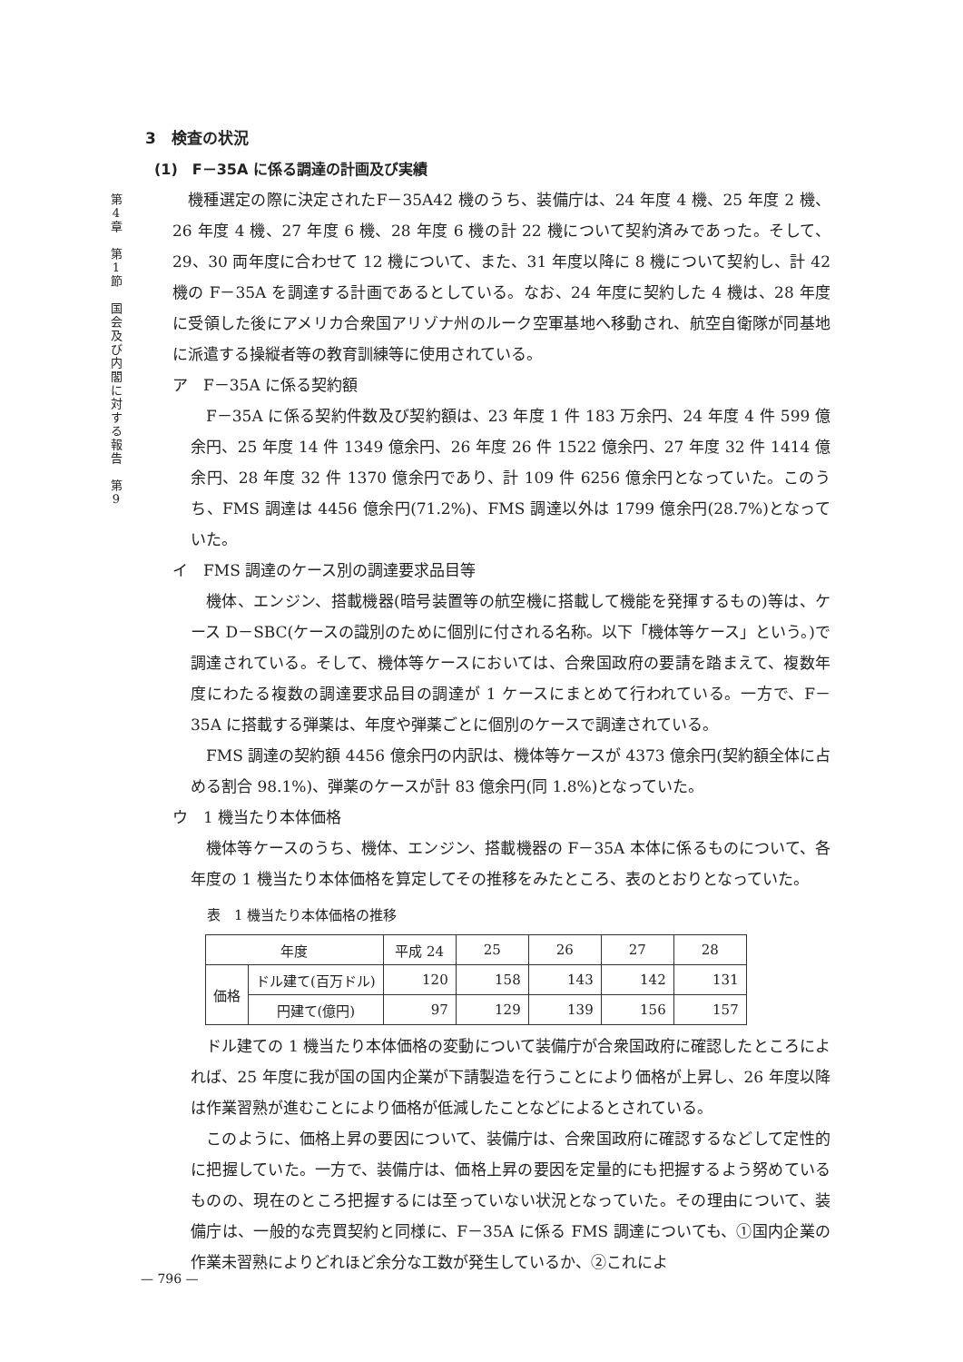第
4
章
第
1
節
国
会
及
び
内
閣
に
対
す
る
報
告
第
9
3　検査の状況
(1)　F－35A に係る調達の計画及び実績
機種選定の際に決定されたF－35A42 機のうち、装備庁は、24 年度 4 機、25 年度 2 機、26 年度 4 機、27 年度 6 機、28 年度 6 機の計 22 機について契約済みであった。そして、29、30 両年度に合わせて 12 機について、また、31 年度以降に 8 機について契約し、計 42 機の F－35A を調達する計画であるとしている。なお、24 年度に契約した 4 機は、28 年度に受領した後にアメリカ合衆国アリゾナ州のルーク空軍基地へ移動され、航空自衛隊が同基地に派遣する操縦者等の教育訓練等に使用されている。
ア　F－35A に係る契約額
F－35A に係る契約件数及び契約額は、23 年度 1 件 183 万余円、24 年度 4 件 599 億余円、25 年度 14 件 1349 億余円、26 年度 26 件 1522 億余円、27 年度 32 件 1414 億余円、28 年度 32 件 1370 億余円であり、計 109 件 6256 億余円となっていた。このうち、FMS 調達は 4456 億余円(71.2%)、FMS 調達以外は 1799 億余円(28.7%)となっていた。
イ　FMS 調達のケース別の調達要求品目等
機体、エンジン、搭載機器(暗号装置等の航空機に搭載して機能を発揮するもの)等は、ケース D－SBC(ケースの識別のために個別に付される名称。以下「機体等ケース」という。)で調達されている。そして、機体等ケースにおいては、合衆国政府の要請を踏まえて、複数年度にわたる複数の調達要求品目の調達が 1 ケースにまとめて行われている。一方で、F－35A に搭載する弾薬は、年度や弾薬ごとに個別のケースで調達されている。
FMS 調達の契約額 4456 億余円の内訳は、機体等ケースが 4373 億余円(契約額全体に占める割合 98.1%)、弾薬のケースが計 83 億余円(同 1.8%)となっていた。
ウ　1 機当たり本体価格
機体等ケースのうち、機体、エンジン、搭載機器の F－35A 本体に係るものについて、各年度の 1 機当たり本体価格を算定してその推移をみたところ、表のとおりとなっていた。
表　1 機当たり本体価格の推移
| 年度 | | 平成 24 | 25 | 26 | 27 | 28 |
| --- | --- | --- | --- | --- | --- | --- |
| 価格 | ドル建て(百万ドル) | 120 | 158 | 143 | 142 | 131 |
| | 円建て(億円) | 97 | 129 | 139 | 156 | 157 |
ドル建ての 1 機当たり本体価格の変動について装備庁が合衆国政府に確認したところによれば、25 年度に我が国の国内企業が下請製造を行うことにより価格が上昇し、26 年度以降は作業習熟が進むことにより価格が低減したことなどによるとされている。
このように、価格上昇の要因について、装備庁は、合衆国政府に確認するなどして定性的に把握していた。一方で、装備庁は、価格上昇の要因を定量的にも把握するよう努めているものの、現在のところ把握するには至っていない状況となっていた。その理由について、装備庁は、一般的な売買契約と同様に、F－35A に係る FMS 調達についても、①国内企業の作業未習熟によりどれほど余分な工数が発生しているか、②これによ
— 796 —